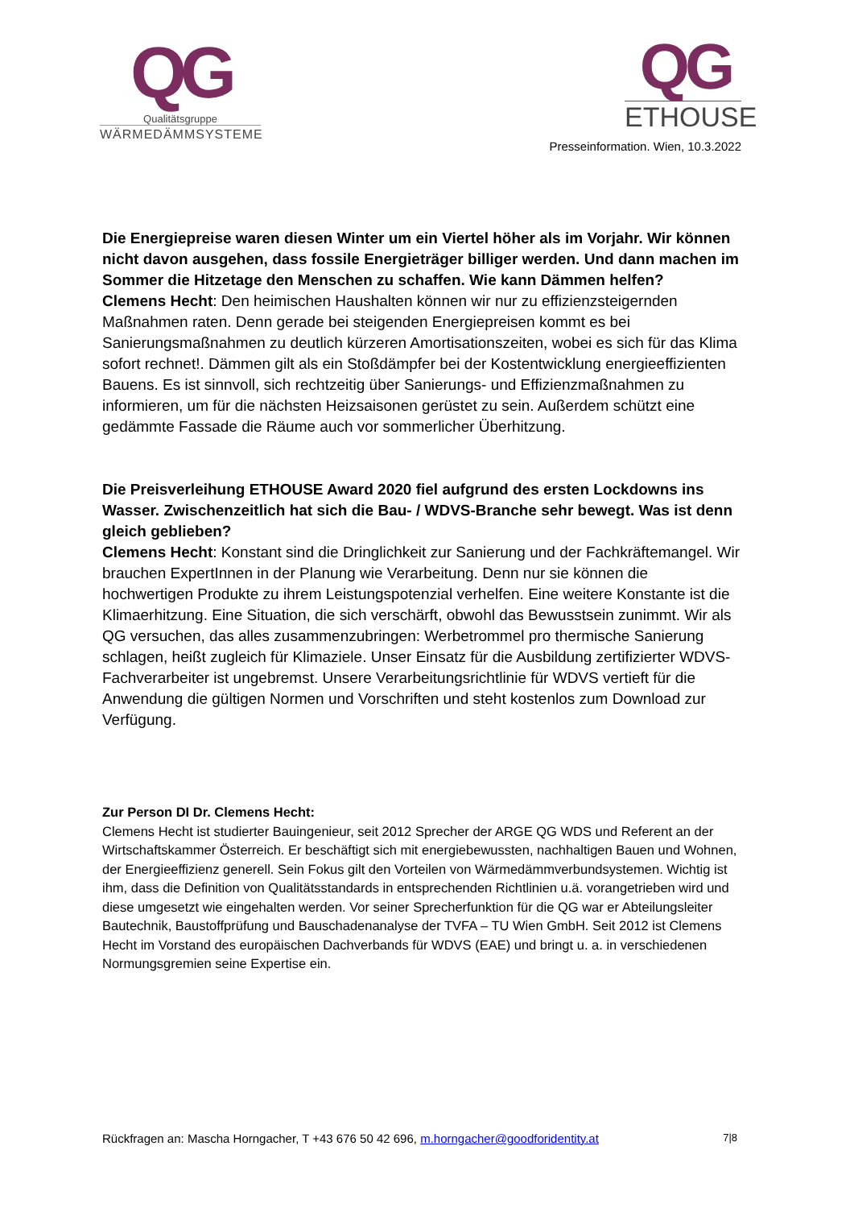QG
Qualitätsgruppe
WÄRMEDÄMMSYSTEME
QG
ETHOUSE
Presseinformation. Wien, 10.3.2022
Die Energiepreise waren diesen Winter um ein Viertel höher als im Vorjahr. Wir können nicht davon ausgehen, dass fossile Energieträger billiger werden. Und dann machen im Sommer die Hitzetage den Menschen zu schaffen. Wie kann Dämmen helfen?
Clemens Hecht: Den heimischen Haushalten können wir nur zu effizienzsteigernden Maßnahmen raten. Denn gerade bei steigenden Energiepreisen kommt es bei Sanierungsmaßnahmen zu deutlich kürzeren Amortisationszeiten, wobei es sich für das Klima sofort rechnet!. Dämmen gilt als ein Stoßdämpfer bei der Kostentwicklung energieeffizienten Bauens. Es ist sinnvoll, sich rechtzeitig über Sanierungs- und Effizienzmaßnahmen zu informieren, um für die nächsten Heizsaisonen gerüstet zu sein. Außerdem schützt eine gedämmte Fassade die Räume auch vor sommerlicher Überhitzung.
Die Preisverleihung ETHOUSE Award 2020 fiel aufgrund des ersten Lockdowns ins Wasser. Zwischenzeitlich hat sich die Bau- / WDVS-Branche sehr bewegt. Was ist denn gleich geblieben?
Clemens Hecht: Konstant sind die Dringlichkeit zur Sanierung und der Fachkräftemangel. Wir brauchen ExpertInnen in der Planung wie Verarbeitung. Denn nur sie können die hochwertigen Produkte zu ihrem Leistungspotenzial verhelfen. Eine weitere Konstante ist die Klimaerhitzung. Eine Situation, die sich verschärft, obwohl das Bewusstsein zunimmt. Wir als QG versuchen, das alles zusammenzubringen: Werbetrommel pro thermische Sanierung schlagen, heißt zugleich für Klimaziele. Unser Einsatz für die Ausbildung zertifizierter WDVS-Fachverarbeiter ist ungebremst. Unsere Verarbeitungsrichtlinie für WDVS vertieft für die Anwendung die gültigen Normen und Vorschriften und steht kostenlos zum Download zur Verfügung.
Zur Person DI Dr. Clemens Hecht:
Clemens Hecht ist studierter Bauingenieur, seit 2012 Sprecher der ARGE QG WDS und Referent an der Wirtschaftskammer Österreich. Er beschäftigt sich mit energiebewussten, nachhaltigen Bauen und Wohnen, der Energieeffizienz generell. Sein Fokus gilt den Vorteilen von Wärmedämmverbundsystemen. Wichtig ist ihm, dass die Definition von Qualitätsstandards in entsprechenden Richtlinien u.ä. vorangetrieben wird und diese umgesetzt wie eingehalten werden. Vor seiner Sprecherfunktion für die QG war er Abteilungsleiter Bautechnik, Baustoffprüfung und Bauschadenanalyse der TVFA – TU Wien GmbH. Seit 2012 ist Clemens Hecht im Vorstand des europäischen Dachverbands für WDVS (EAE) und bringt u. a. in verschiedenen Normungsgremien seine Expertise ein.
Rückfragen an: Mascha Horngacher, T +43 676 50 42 696, m.horngacher@goodforidentity.at 7|8